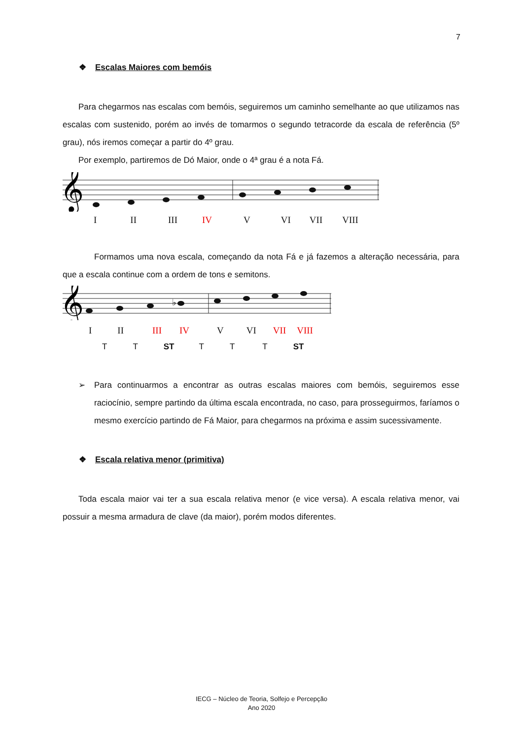7
❖ Escalas Maiores com bemóis
Para chegarmos nas escalas com bemóis, seguiremos um caminho semelhante ao que utilizamos nas escalas com sustenido, porém ao invés de tomarmos o segundo tetracorde da escala de referência (5º grau), nós iremos começar a partir do 4º grau.
Por exemplo, partiremos de Dó Maior, onde o 4ª grau é a nota Fá.
𝄞
I II III IV V VI VII VIII
Formamos uma nova escala, começando da nota Fá e já fazemos a alteração necessária, para que a escala continue com a ordem de tons e semitons.
𝄞
♭
I II III IV V VI VII VIII
T T ST T T T ST
➢ Para continuarmos a encontrar as outras escalas maiores com bemóis, seguiremos esse raciocínio, sempre partindo da última escala encontrada, no caso, para prosseguirmos, faríamos o mesmo exercício partindo de Fá Maior, para chegarmos na próxima e assim sucessivamente.
❖ Escala relativa menor (primitiva)
Toda escala maior vai ter a sua escala relativa menor (e vice versa). A escala relativa menor, vai possuir a mesma armadura de clave (da maior), porém modos diferentes.
IECG – Núcleo de Teoria, Solfejo e Percepção
Ano 2020